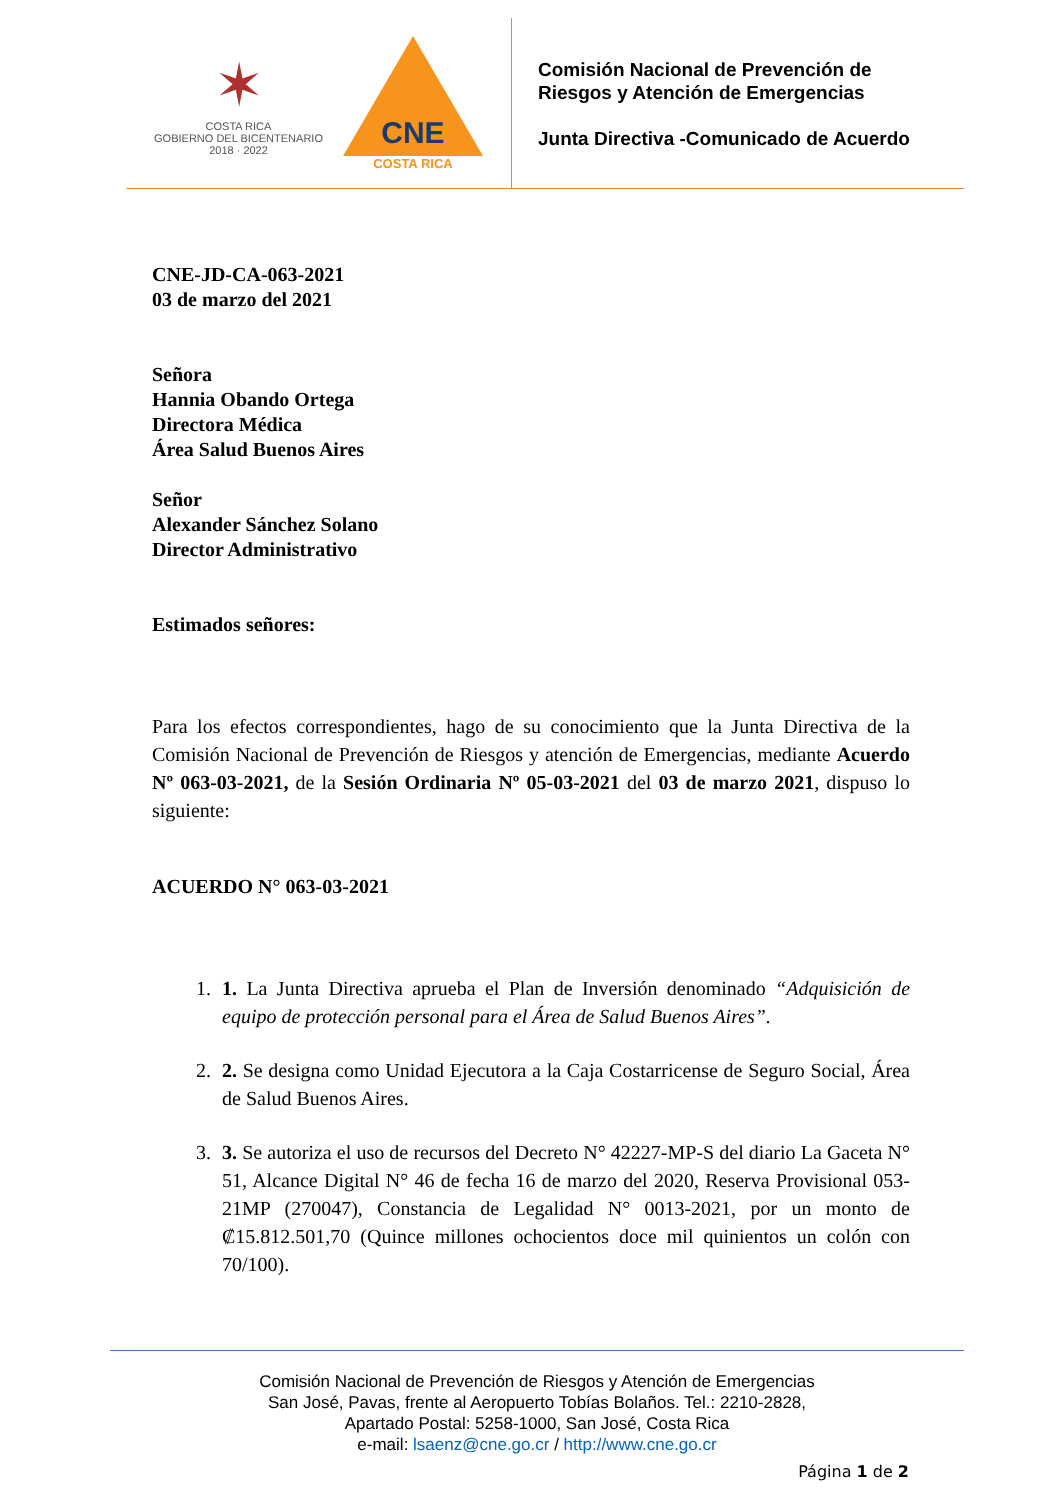✶
COSTA RICA
GOBIERNO DEL BICENTENARIO
2018 · 2022
CNE
COSTA RICA
Comisión Nacional de Prevención de
Riesgos y Atención de Emergencias
Junta Directiva -Comunicado de Acuerdo
CNE-JD-CA-063-2021
03 de marzo del 2021
Señora
Hannia Obando Ortega
Directora Médica
Área Salud Buenos Aires
Señor
Alexander Sánchez Solano
Director Administrativo
Estimados señores:
Para los efectos correspondientes, hago de su conocimiento que la Junta Directiva de la Comisión Nacional de Prevención de Riesgos y atención de Emergencias, mediante Acuerdo Nº 063-03-2021, de la Sesión Ordinaria Nº 05-03-2021 del 03 de marzo 2021, dispuso lo siguiente:
ACUERDO N° 063-03-2021
1. 1. La Junta Directiva aprueba el Plan de Inversión denominado “Adquisición de equipo de protección personal para el Área de Salud Buenos Aires”.
2. 2. Se designa como Unidad Ejecutora a la Caja Costarricense de Seguro Social, Área de Salud Buenos Aires.
3. 3. Se autoriza el uso de recursos del Decreto N° 42227-MP-S del diario La Gaceta N° 51, Alcance Digital N° 46 de fecha 16 de marzo del 2020, Reserva Provisional 053-21MP (270047), Constancia de Legalidad N° 0013-2021, por un monto de ₡15.812.501,70 (Quince millones ochocientos doce mil quinientos un colón con 70/100).
Comisión Nacional de Prevención de Riesgos y Atención de Emergencias
San José, Pavas, frente al Aeropuerto Tobías Bolaños. Tel.: 2210-2828,
Apartado Postal: 5258-1000, San José, Costa Rica
e-mail: lsaenz@cne.go.cr / http://www.cne.go.cr
Página 1 de 2